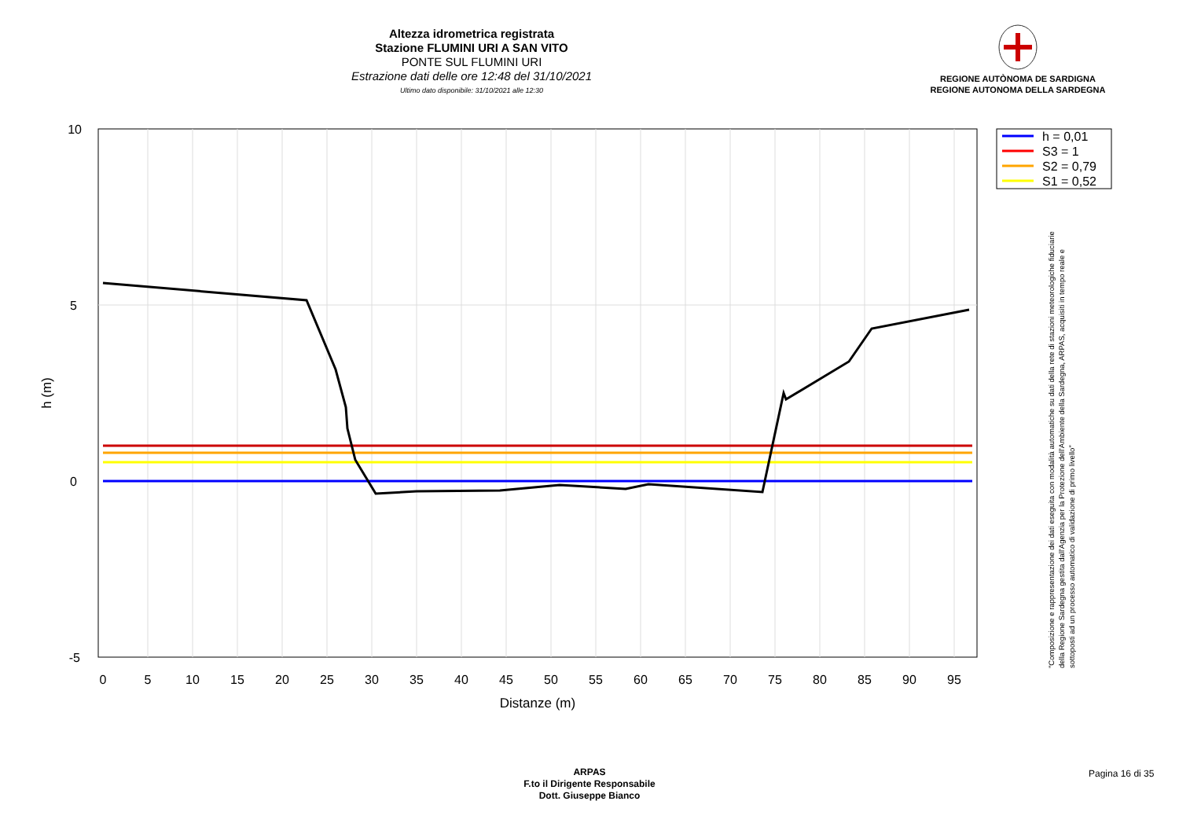Altezza idrometrica registrata
Stazione FLUMINI URI A SAN VITO
PONTE SUL FLUMINI URI
Estrazione dati delle ore 12:48 del 31/10/2021
Ultimo dato disponibile: 31/10/2021 alle 12:30
REGIONE AUTÒNOMA DE SARDIGNA
REGIONE AUTONOMA DELLA SARDEGNA
10
5
0
-5
0
5
10
15
20
25
30
35
40
45
50
55
60
65
70
75
80
85
90
95
Distanze (m)
h (m)
h = 0,01
S3 = 1
S2 = 0,79
S1 = 0,52
"Composizione e rappresentazione dei dati eseguita con modalità automatiche su dati della rete di stazioni meteorologiche fiduciarie della Regione Sardegna gestita dall'Agenzia per la Protezione dell'Ambiente della Sardegna, ARPAS, acquisiti in tempo reale e sottoposti ad un processo automatico di validazione di primo livello"
ARPAS
F.to il Dirigente Responsabile
Dott. Giuseppe Bianco
Pagina 16 di 35